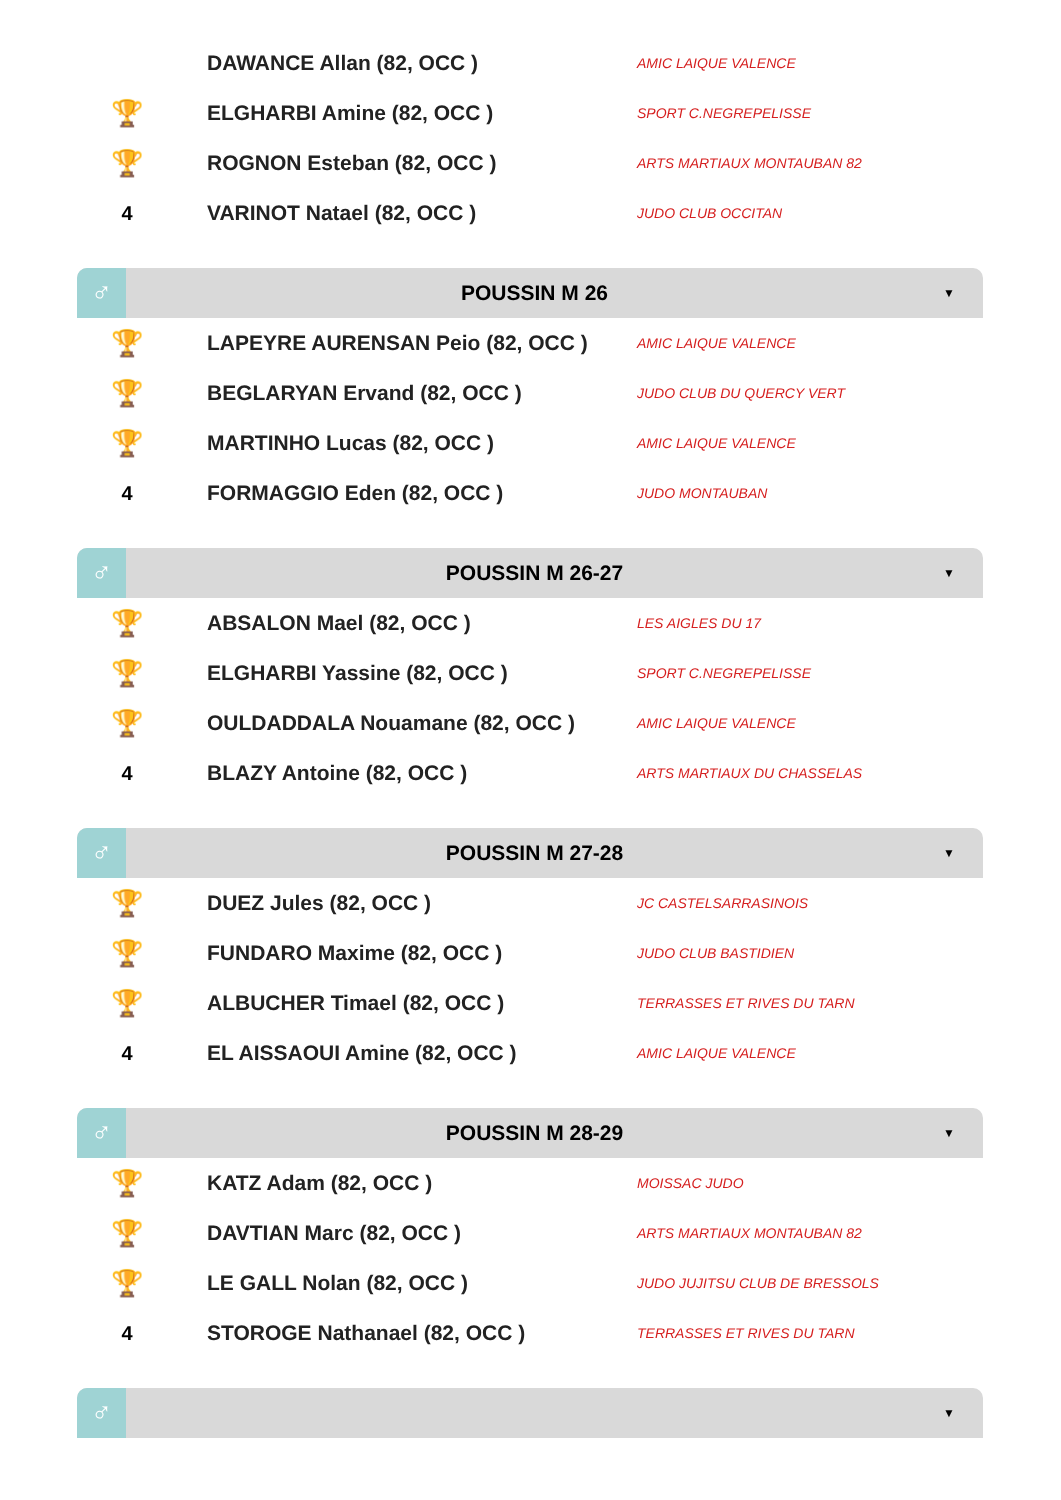| | DAWANCE Allan (82, OCC ) | AMIC LAIQUE VALENCE |
| 🏆 | ELGHARBI Amine (82, OCC ) | SPORT C.NEGREPELISSE |
| 🏆 | ROGNON Esteban (82, OCC ) | ARTS MARTIAUX MONTAUBAN 82 |
| 4 | VARINOT Natael (82, OCC ) | JUDO CLUB OCCITAN |
♂
POUSSIN M 26
▼
| 🏆 | LAPEYRE AURENSAN Peio (82, OCC ) | AMIC LAIQUE VALENCE |
| 🏆 | BEGLARYAN Ervand (82, OCC ) | JUDO CLUB DU QUERCY VERT |
| 🏆 | MARTINHO Lucas (82, OCC ) | AMIC LAIQUE VALENCE |
| 4 | FORMAGGIO Eden (82, OCC ) | JUDO MONTAUBAN |
♂
POUSSIN M 26-27
▼
| 🏆 | ABSALON Mael (82, OCC ) | LES AIGLES DU 17 |
| 🏆 | ELGHARBI Yassine (82, OCC ) | SPORT C.NEGREPELISSE |
| 🏆 | OULDADDALA Nouamane (82, OCC ) | AMIC LAIQUE VALENCE |
| 4 | BLAZY Antoine (82, OCC ) | ARTS MARTIAUX DU CHASSELAS |
♂
POUSSIN M 27-28
▼
| 🏆 | DUEZ Jules (82, OCC ) | JC CASTELSARRASINOIS |
| 🏆 | FUNDARO Maxime (82, OCC ) | JUDO CLUB BASTIDIEN |
| 🏆 | ALBUCHER Timael (82, OCC ) | TERRASSES ET RIVES DU TARN |
| 4 | EL AISSAOUI Amine (82, OCC ) | AMIC LAIQUE VALENCE |
♂
POUSSIN M 28-29
▼
| 🏆 | KATZ Adam (82, OCC ) | MOISSAC JUDO |
| 🏆 | DAVTIAN Marc (82, OCC ) | ARTS MARTIAUX MONTAUBAN 82 |
| 🏆 | LE GALL Nolan (82, OCC ) | JUDO JUJITSU CLUB DE BRESSOLS |
| 4 | STOROGE Nathanael (82, OCC ) | TERRASSES ET RIVES DU TARN |
♂
▼